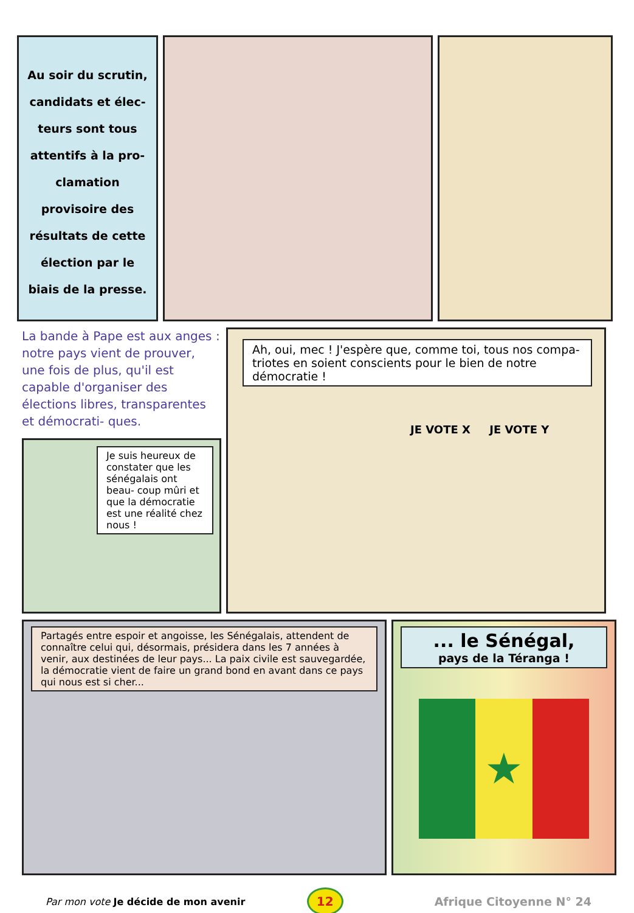Au soir du scrutin, candidats et élec- teurs sont tous attentifs à la pro- clamation provisoire des résultats de cette élection par le biais de la presse.
La bande à Pape est aux anges : notre pays vient de prouver, une fois de plus, qu'il est capable d'organiser des élections libres, transparentes et démocrati- ques.
Je suis heureux de constater que les sénégalais ont beau- coup mûri et que la démocratie est une réalité chez nous !
Ah, oui, mec ! J'espère que, comme toi, tous nos compa- triotes en soient conscients pour le bien de notre démocratie !
JE VOTE X JE VOTE Y
Partagés entre espoir et angoisse, les Sénégalais, attendent de connaître celui qui, désormais, présidera dans les 7 années à venir, aux destinées de leur pays... La paix civile est sauvegardée, la démocratie vient de faire un grand bond en avant dans ce pays qui nous est si cher...
... le Sénégal,
pays de la Téranga !
★
Par mon vote Je décide de mon avenir
12
Afrique Citoyenne N° 24